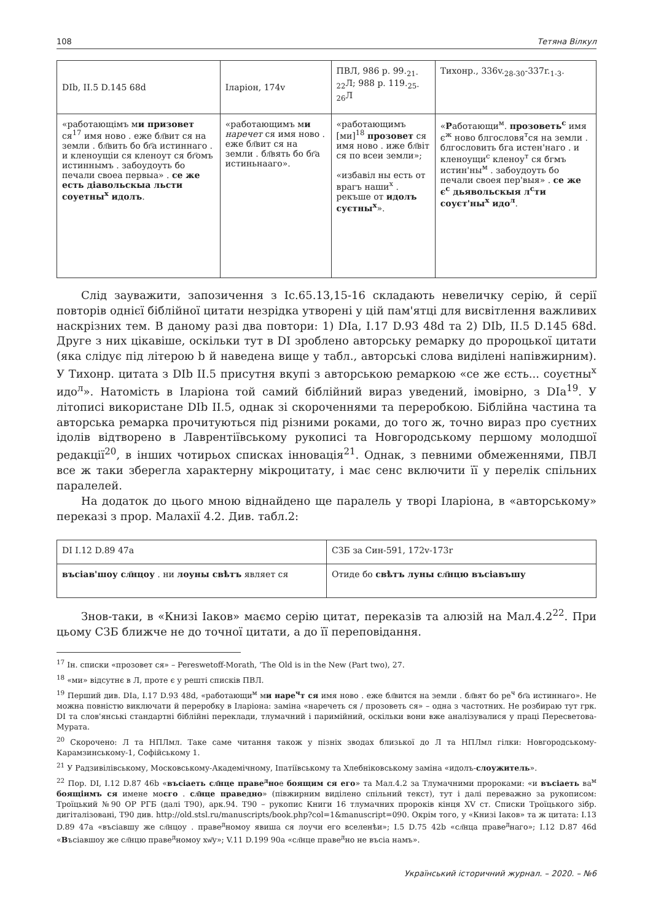108 Тетяна Вілкул
| DIb, II.5 D.145 68d | Іларіон, 174v | ПВЛ, 986 р. 99.<sub>21-22</sub>Л; 988 р. 119.<sub>25-26</sub>Л | Тихонр., 336v.<sub>28-30</sub>-337r.<sub>1-3</sub>. |
| «работающімъ м и при­зовет ся<sup>17</sup> имя ново . еже бл҃вит ся на земли . бл҃вить бо бг҃а истиннаго . и кленоущіи ся кленоут ся бг҃омъ истиннымъ . забоудоуть бо печали своеа первыа» . се же есть діавольскыа льсти соуетны<sup>х</sup> идолъ . | «работающимъ м и наречет ся имя ново . еже бл҃вит ся на земли . бл҃вять бо бг҃а истиньнааго». | «работающимъ [ми]<sup>18</sup> прозовет ся имя ново . иже бл҃віт ся по всеи земли»; «избавіл ны есть от врагъ наши<sup>х</sup> . рекъше от идолъ суєтны<sup>х</sup> ». | « Р аботающи<sup>м</sup>. про­зоветь<sup>с</sup> имя є<sup>ж</sup> ново блгословя<sup>т</sup>ся на земли . блгословить бга истен'наго . и кленоущи<sup>с</sup> кленоу<sup>т</sup> ся бгмъ истин'ны<sup>м</sup> . забоудоуть бо печали своея пер'выя» . се же є<sup>с</sup> дьявольскыя л<sup>с</sup>ти соуєт'ны<sup>х</sup> идо<sup>л</sup> . |
Слід зауважити, запозичення з Іс.65.13,15-16 складають невеличку серію, й се­рії повторів однієї біблійної цитати незрідка утворені у цій пам'ятці для висвітлен­ня важливих наскрізних тем. В даному разі два повтори: 1) DIa, I.17 D.93 48d та 2) DIb, II.5 D.145 68d. Друге з них цікавіше, оскільки тут в DI зроблено авторську ремарку до пророцької цитати (яка слідує під літерою b й наведена вище у табл., авторські слова виділені напівжирним). У Тихонр. цитата з DIb II.5 присутня вкупі з авторською ремаркою «се же єсть... соуєтны<sup>х</sup> идо<sup>л</sup>». Натомість в Іларіона той самий біблійний вираз уведений, імовірно, з DIa<sup>19</sup>. У літописі використане DIb II.5, однак зі скороченнями та переробкою. Біблійна частина та авторська ремарка прочиту­ються під різними роками, до того ж, точно вираз про суєтних ідолів відтворено в Лаврентіївському рукописі та Новгородському першому молодшої редакції<sup>20</sup>, в інших чотирьох списках інновація<sup>21</sup>. Однак, з певними обмеженнями, ПВЛ все ж таки зберегла характерну мікроцитату, і має сенс включити її у перелік спільних паралелей.
На додаток до цього мною віднайдено ще паралель у творі Іларіона, в «автор­ському» переказі з прор. Малахії 4.2. Див. табл.2:
| DI I.12 D.89 47a | СЗБ за Син-591, 172v-173r |
| въсіав'шоу сл҃нцоу . ни лоуны свѣтъ являет ся | Отиде бо свѣтъ луны сл҃нцю въсіавъшу |
Знов-таки, в «Книзі Іаков» маємо серію цитат, переказів та алюзій на Мал.4.2<sup>22</sup>. При цьому СЗБ ближче не до точної цитати, а до її переповідання.
<sup>17</sup> Ін. списки «прозовет ся» – Pereswetoff-Morath, 'The Old is in the New (Part two), 27.
<sup>18</sup> «ми» відсутнє в Л, проте є у решті списків ПВЛ.
<sup>19</sup> Перший див. DIa, I.17 D.93 48d, «работающи<sup>м</sup> ми наре<sup>ч</sup>т ся имя ново . еже бл҃вится на земли . бл҃вят бо ре<sup>ч</sup> бг҃а истиннаго». Не можна повністю виключати й переробку в Іларіона: заміна «наречеть ся / прозоветь ся» – одна з частотних. Не розбираю тут грк. DI та слов'янські стандартні біблійні переклади, тлумачний і паримійний, оскільки вони вже аналізувалися у праці Пересветова-Мурата.
<sup>20</sup> Скорочено: Л та НПЛмл. Таке саме читання також у пізніх зводах близької до Л та НПЛмл гілки: Новгородському-Карамзинському-1, Софійському 1.
<sup>21</sup> У Радзивілівському, Московському-Академічному, Іпатіївському та Хлебніковському заміна «идолъ-слоужитель».
<sup>22</sup> Пор. DI, I.12 D.87 46b «въсіаеть сл҃нце праве<sup>д</sup>ное боящим ся его» та Мал.4.2 за Тлумачними пророками: «и въсіаеть ва<sup>м</sup> боящіимъ ся имене моєго . сл҃нце праведно» (півжирним виділено спільний текст), тут і далі переважно за рукописом: Троїцький №90 ОР РГБ (далі Т90), арк.94. Т90 – рукопис Книги 16 тлумачних пророків кінця XV ст. Списки Троїцького зібр. дигіталізовані, Т90 див. http://old.stsl.ru/manuscripts/book.php?col=1&manuscript=090. Окрім того, у «Книзі Іаков» та ж цитата: I.13 D.89 47a «въсіавшу же сл҃нцоу . праве<sup>д</sup>номоу явиша ся лоучи его вселенѣи»; I.5 D.75 42b «сл҃нца праве<sup>д</sup>наго»; I.12 D.87 46d «Въсіавшоу же сл҃нцю праве<sup>д</sup>номоу хѡ҃у»; V.11 D.199 90a «сл҃нце праве<sup>д</sup>но не въсіа намъ».
Український історичний журнал. – 2020. – №6